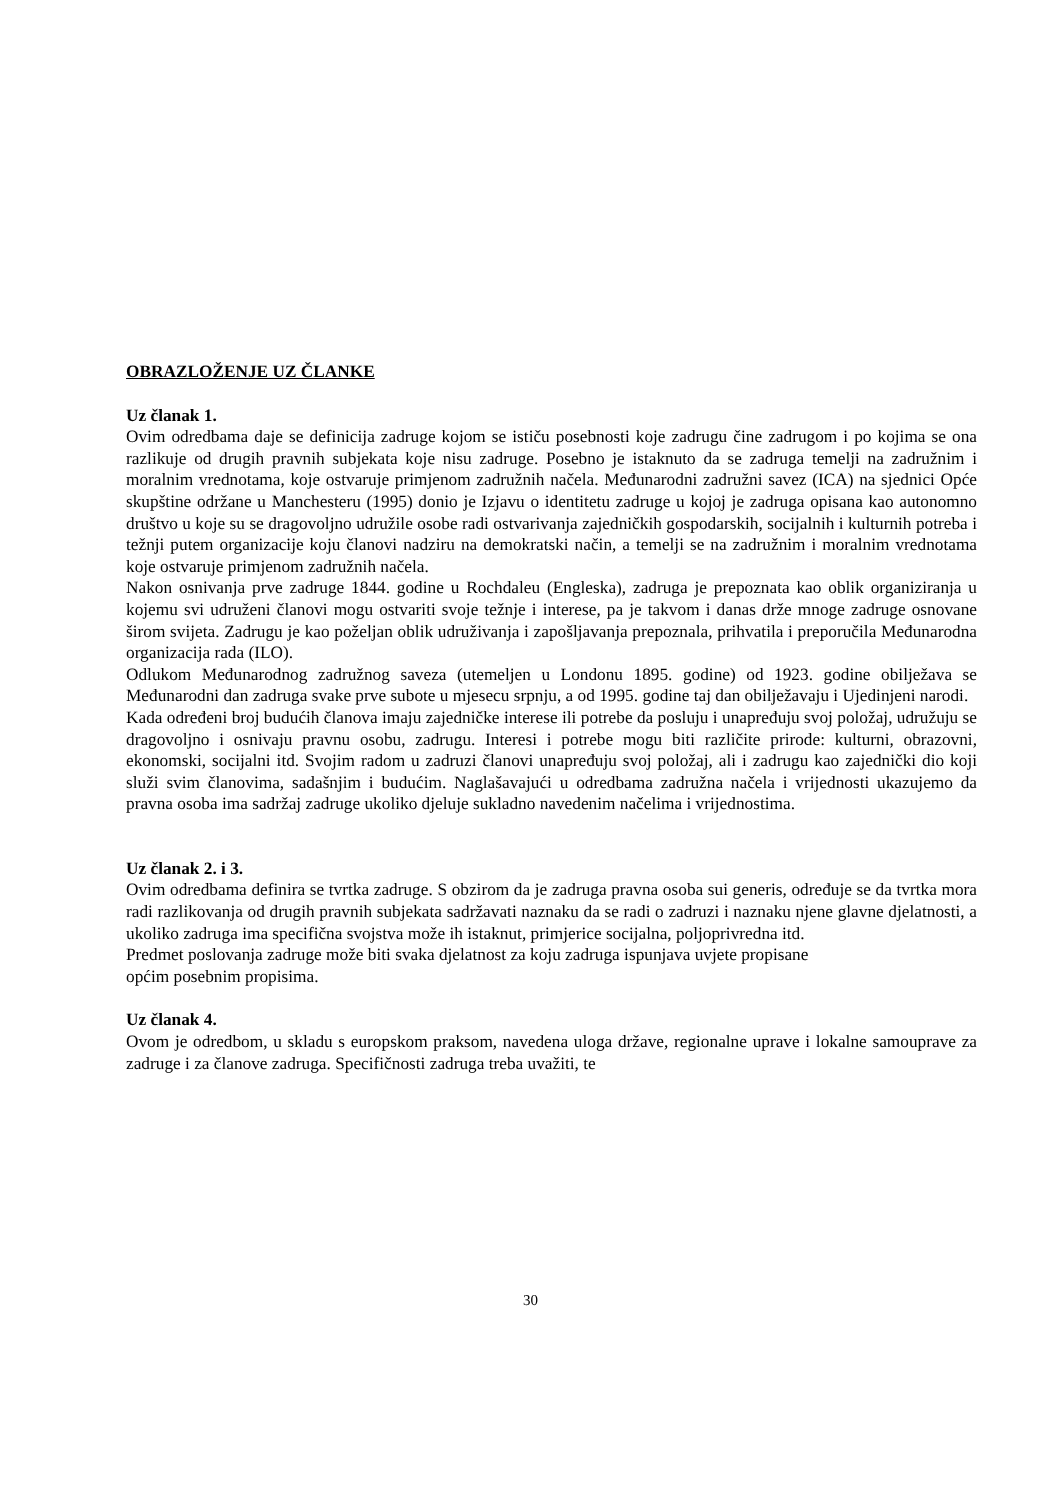OBRAZLOŽENJE UZ ČLANKE
Uz članak 1.
Ovim odredbama daje se definicija zadruge kojom se ističu posebnosti koje zadrugu čine zadrugom i po kojima se ona razlikuje od drugih pravnih subjekata koje nisu zadruge. Posebno je istaknuto da se zadruga temelji na zadružnim i moralnim vrednotama, koje ostvaruje primjenom zadružnih načela. Međunarodni zadružni savez (ICA) na sjednici Opće skupštine održane u Manchesteru (1995) donio je Izjavu o identitetu zadruge u kojoj je zadruga opisana kao autonomno društvo u koje su se dragovoljno udružile osobe radi ostvarivanja zajedničkih gospodarskih, socijalnih i kulturnih potreba i težnji putem organizacije koju članovi nadziru na demokratski način, a temelji se na zadružnim i moralnim vrednotama koje ostvaruje primjenom zadružnih načela.
Nakon osnivanja prve zadruge 1844. godine u Rochdaleu (Engleska), zadruga je prepoznata kao oblik organiziranja u kojemu svi udruženi članovi mogu ostvariti svoje težnje i interese, pa je takvom i danas drže mnoge zadruge osnovane širom svijeta. Zadrugu je kao poželjan oblik udruživanja i zapošljavanja prepoznala, prihvatila i preporučila Međunarodna organizacija rada (ILO).
Odlukom Međunarodnog zadružnog saveza (utemeljen u Londonu 1895. godine) od 1923. godine obilježava se Međunarodni dan zadruga svake prve subote u mjesecu srpnju, a od 1995. godine taj dan obilježavaju i Ujedinjeni narodi.
Kada određeni broj budućih članova imaju zajedničke interese ili potrebe da posluju i unapređuju svoj položaj, udružuju se dragovoljno i osnivaju pravnu osobu, zadrugu. Interesi i potrebe mogu biti različite prirode: kulturni, obrazovni, ekonomski, socijalni itd. Svojim radom u zadruzi članovi unapređuju svoj položaj, ali i zadrugu kao zajednički dio koji služi svim članovima, sadašnjim i budućim. Naglašavajući u odredbama zadružna načela i vrijednosti ukazujemo da pravna osoba ima sadržaj zadruge ukoliko djeluje sukladno navedenim načelima i vrijednostima.
Uz članak 2. i 3.
Ovim odredbama definira se tvrtka zadruge. S obzirom da je zadruga pravna osoba sui generis, određuje se da tvrtka mora radi razlikovanja od drugih pravnih subjekata sadržavati naznaku da se radi o zadruzi i naznaku njene glavne djelatnosti, a ukoliko zadruga ima specifična svojstva može ih istaknut, primjerice socijalna, poljoprivredna itd.
Predmet poslovanja zadruge može biti svaka djelatnost za koju zadruga ispunjava uvjete propisane
općim posebnim propisima.
Uz članak 4.
Ovom je odredbom, u skladu s europskom praksom, navedena uloga države, regionalne uprave i lokalne samouprave za zadruge i za članove zadruga. Specifičnosti zadruga treba uvažiti, te
30